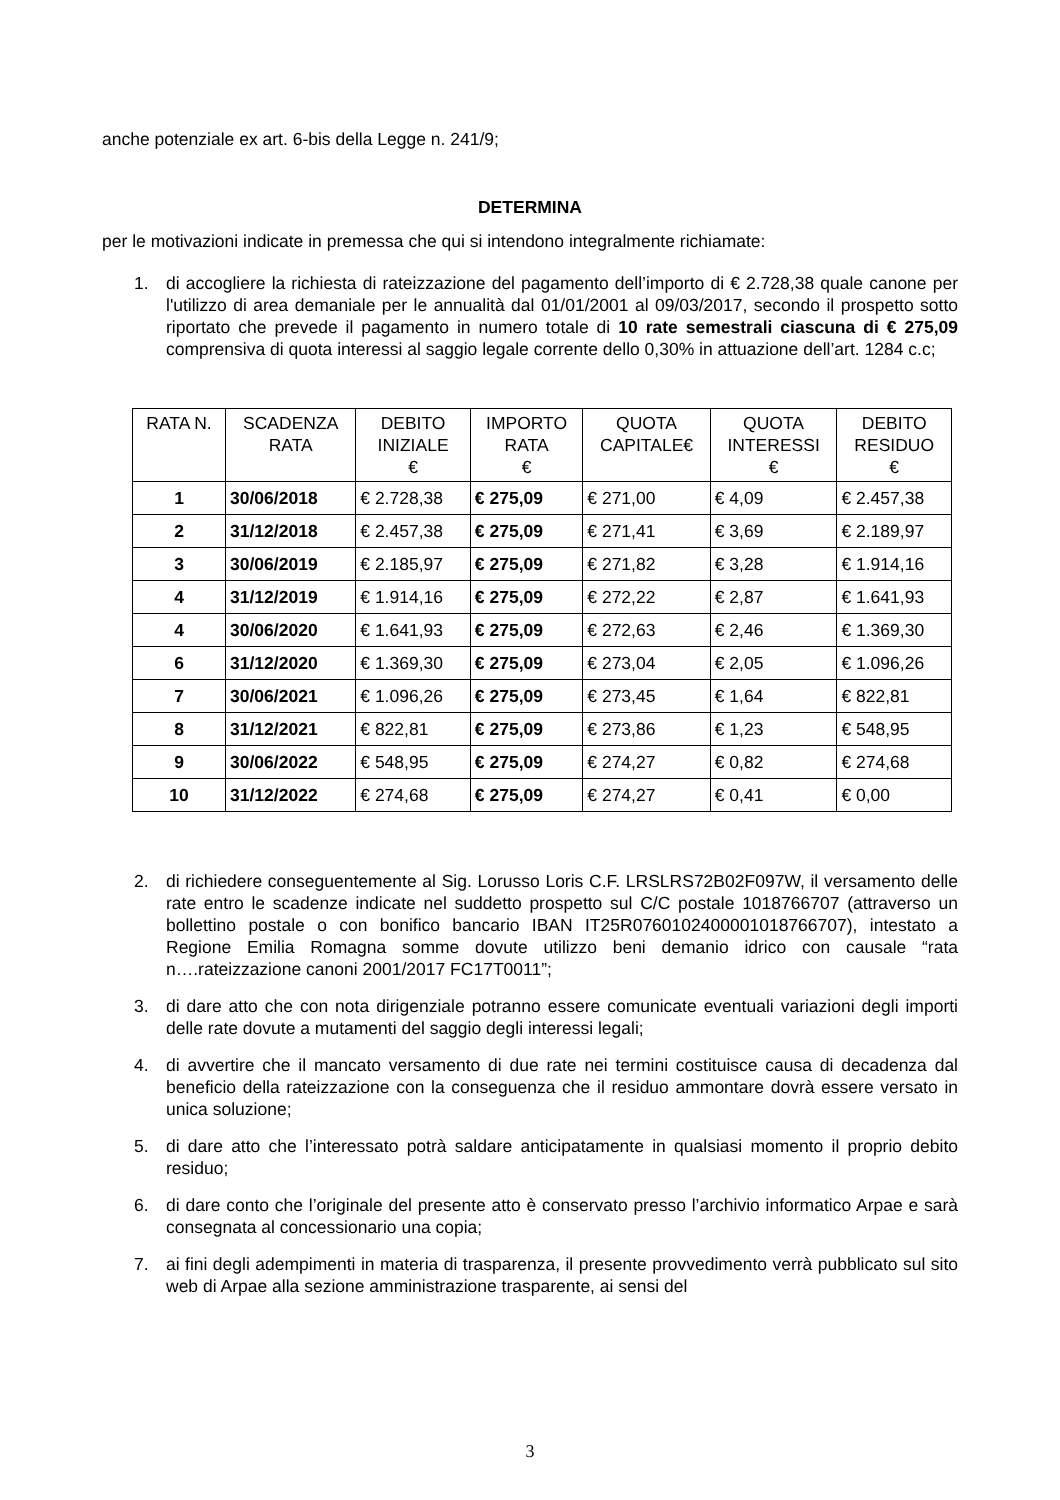anche potenziale ex art. 6-bis della Legge n. 241/9;
DETERMINA
per le motivazioni indicate in premessa che qui si intendono integralmente richiamate:
1. di accogliere la richiesta di rateizzazione del pagamento dell’importo di € 2.728,38 quale canone per l'utilizzo di area demaniale per le annualità dal 01/01/2001 al 09/03/2017, secondo il prospetto sotto riportato che prevede il pagamento in numero totale di 10 rate semestrali ciascuna di € 275,09 comprensiva di quota interessi al saggio legale corrente dello 0,30% in attuazione dell’art. 1284 c.c;
| RATA N. | SCADENZA RATA | DEBITO INIZIALE € | IMPORTO RATA € | QUOTA CAPITALE€ | QUOTA INTERESSI € | DEBITO RESIDUO € |
| --- | --- | --- | --- | --- | --- | --- |
| 1 | 30/06/2018 | € 2.728,38 | € 275,09 | € 271,00 | € 4,09 | € 2.457,38 |
| 2 | 31/12/2018 | € 2.457,38 | € 275,09 | € 271,41 | € 3,69 | € 2.189,97 |
| 3 | 30/06/2019 | € 2.185,97 | € 275,09 | € 271,82 | € 3,28 | € 1.914,16 |
| 4 | 31/12/2019 | € 1.914,16 | € 275,09 | € 272,22 | € 2,87 | € 1.641,93 |
| 4 | 30/06/2020 | € 1.641,93 | € 275,09 | € 272,63 | € 2,46 | € 1.369,30 |
| 6 | 31/12/2020 | € 1.369,30 | € 275,09 | € 273,04 | € 2,05 | € 1.096,26 |
| 7 | 30/06/2021 | € 1.096,26 | € 275,09 | € 273,45 | € 1,64 | € 822,81 |
| 8 | 31/12/2021 | € 822,81 | € 275,09 | € 273,86 | € 1,23 | € 548,95 |
| 9 | 30/06/2022 | € 548,95 | € 275,09 | € 274,27 | € 0,82 | € 274,68 |
| 10 | 31/12/2022 | € 274,68 | € 275,09 | € 274,27 | € 0,41 | € 0,00 |
2. di richiedere conseguentemente al Sig. Lorusso Loris C.F. LRSLRS72B02F097W, il versamento delle rate entro le scadenze indicate nel suddetto prospetto sul C/C postale 1018766707 (attraverso un bollettino postale o con bonifico bancario IBAN IT25R0760102400001018766707), intestato a Regione Emilia Romagna somme dovute utilizzo beni demanio idrico con causale “rata n….rateizzazione canoni 2001/2017 FC17T0011”;
3. di dare atto che con nota dirigenziale potranno essere comunicate eventuali variazioni degli importi delle rate dovute a mutamenti del saggio degli interessi legali;
4. di avvertire che il mancato versamento di due rate nei termini costituisce causa di decadenza dal beneficio della rateizzazione con la conseguenza che il residuo ammontare dovrà essere versato in unica soluzione;
5. di dare atto che l’interessato potrà saldare anticipatamente in qualsiasi momento il proprio debito residuo;
6. di dare conto che l’originale del presente atto è conservato presso l’archivio informatico Arpae e sarà consegnata al concessionario una copia;
7. ai fini degli adempimenti in materia di trasparenza, il presente provvedimento verrà pubblicato sul sito web di Arpae alla sezione amministrazione trasparente, ai sensi del
3